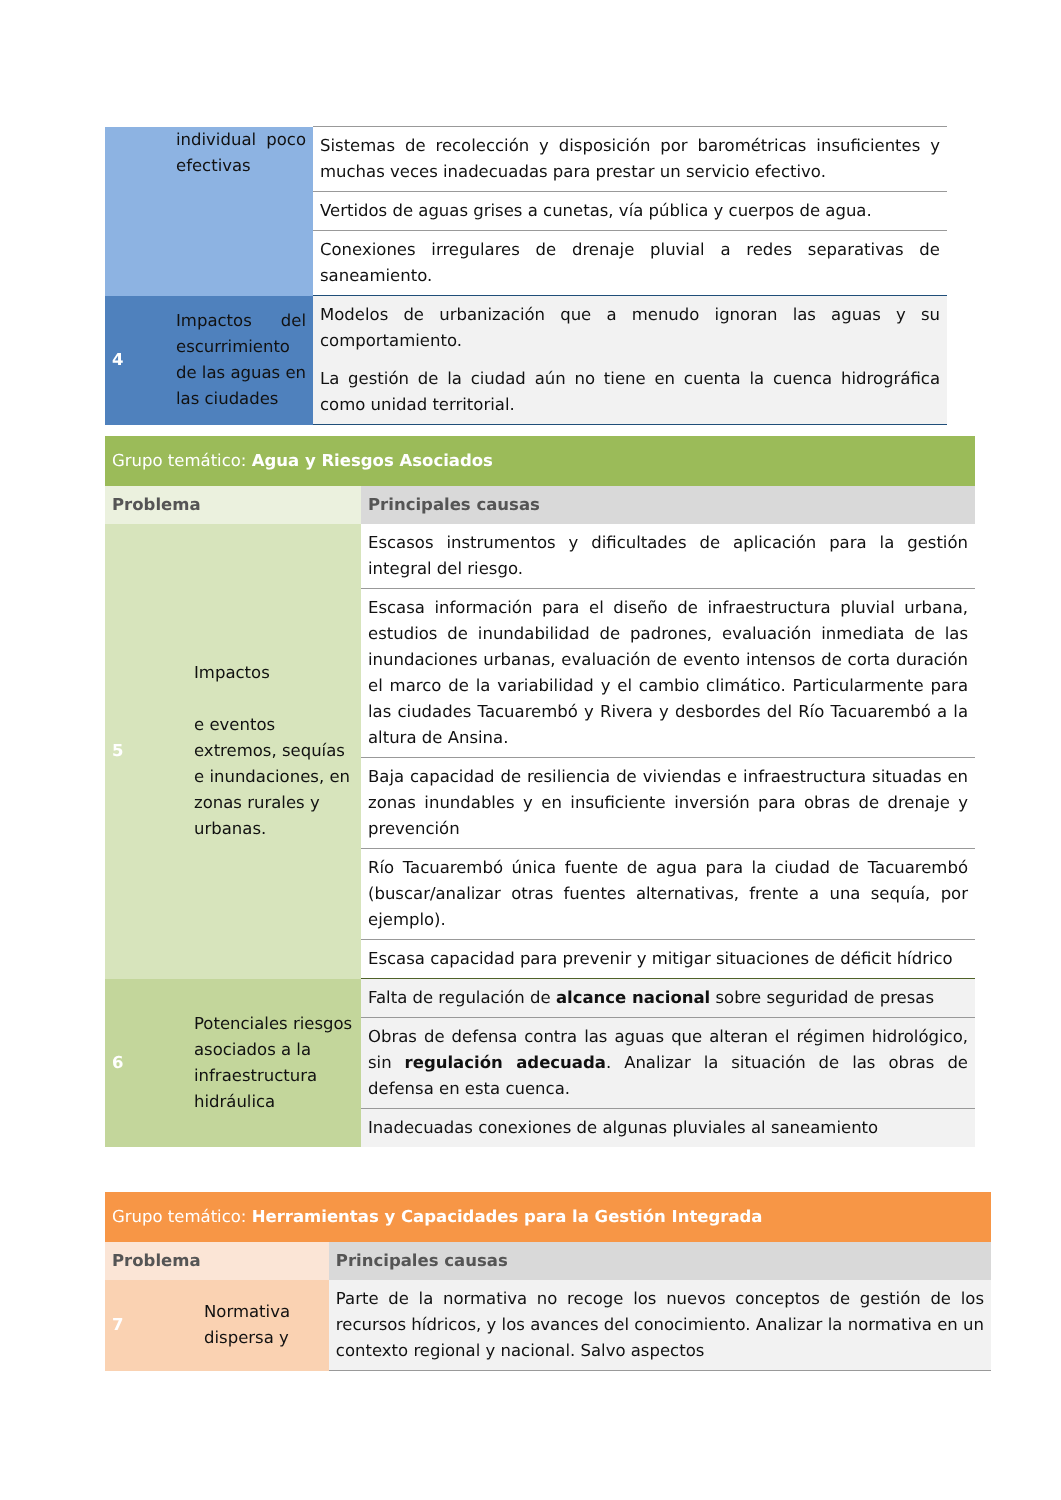| | individual poco efectivas | Sistemas de recolección y disposición por barométricas insuficientes y muchas veces inadecuadas para prestar un servicio efectivo. |
| | | Vertidos de aguas grises a cunetas, vía pública y cuerpos de agua. |
| | | Conexiones irregulares de drenaje pluvial a redes separativas de saneamiento. |
| 4 | Impactos del escurrimiento de las aguas en las ciudades | Modelos de urbanización que a menudo ignoran las aguas y su comportamiento. |
| | | La gestión de la ciudad aún no tiene en cuenta la cuenca hidrográfica como unidad territorial. |
| Grupo temático: Agua y Riesgos Asociados | | |
| --- | --- | --- |
| Problema | | Principales causas |
| 5 | Impactos e eventos extremos, sequías e inundaciones, en zonas rurales y urbanas. | Escasos instrumentos y dificultades de aplicación para la gestión integral del riesgo. |
| | | Escasa información para el diseño de infraestructura pluvial urbana, estudios de inundabilidad de padrones, evaluación inmediata de las inundaciones urbanas, evaluación de evento intensos de corta duración el marco de la variabilidad y el cambio climático. Particularmente para las ciudades Tacuarembó y Rivera y desbordes del Río Tacuarembó a la altura de Ansina. |
| | | Baja capacidad de resiliencia de viviendas e infraestructura situadas en zonas inundables y en insuficiente inversión para obras de drenaje y prevención |
| | | Río Tacuarembó única fuente de agua para la ciudad de Tacuarembó (buscar/analizar otras fuentes alternativas, frente a una sequía, por ejemplo). |
| | | Escasa capacidad para prevenir y mitigar situaciones de déficit hídrico |
| 6 | Potenciales riesgos asociados a la infraestructura hidráulica | Falta de regulación de alcance nacional sobre seguridad de presas |
| | | Obras de defensa contra las aguas que alteran el régimen hidrológico, sin regulación adecuada . Analizar la situación de las obras de defensa en esta cuenca. |
| | | Inadecuadas conexiones de algunas pluviales al saneamiento |
| Grupo temático: Herramientas y Capacidades para la Gestión Integrada | | |
| --- | --- | --- |
| Problema | | Principales causas |
| 7 | Normativa dispersa y | Parte de la normativa no recoge los nuevos conceptos de gestión de los recursos hídricos, y los avances del conocimiento. Analizar la normativa en un contexto regional y nacional. Salvo aspectos |